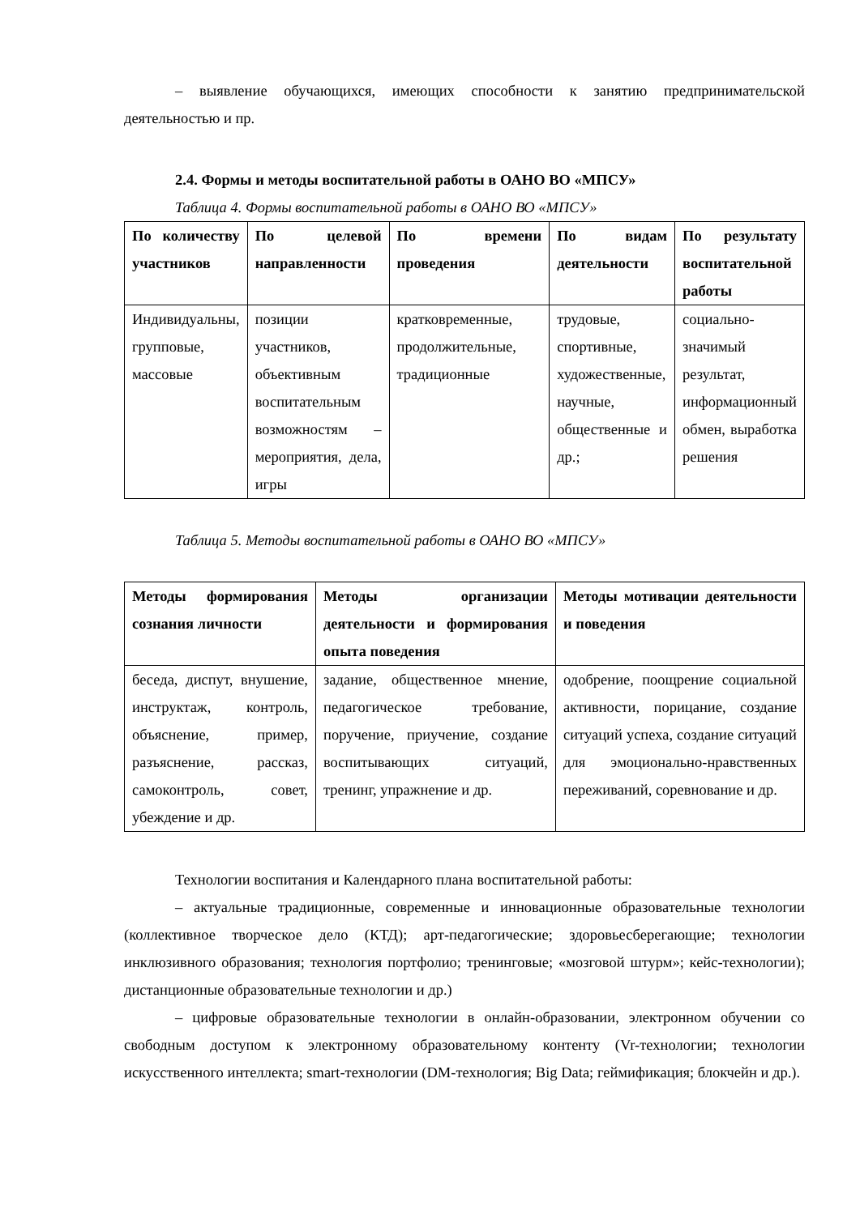– выявление обучающихся, имеющих способности к занятию предпринимательской деятельностью и пр.
2.4. Формы и методы воспитательной работы в ОАНО ВО «МПСУ»
Таблица 4. Формы воспитательной работы в ОАНО ВО «МПСУ»
| По количеству участников | По целевой направленности | По времени проведения | По видам деятельности | По результату воспитательной работы |
| --- | --- | --- | --- | --- |
| Индивидуальны, групповые, массовые | позиции участников, объективным воспитательным возможностям – мероприятия, дела, игры | кратковременные, продолжительные, традиционные | трудовые, спортивные, художественные, научные, общественные и др.; | социально-значимый результат, информационный обмен, выработка решения |
Таблица 5. Методы воспитательной работы в ОАНО ВО «МПСУ»
| Методы формирования сознания личности | Методы организации деятельности и формирования опыта поведения | Методы мотивации деятельности и поведения |
| --- | --- | --- |
| беседа, диспут, внушение, инструктаж, контроль, объяснение, пример, разъяснение, рассказ, самоконтроль, совет, убеждение и др. | задание, общественное мнение, педагогическое требование, поручение, приучение, создание воспитывающих ситуаций, тренинг, упражнение и др. | одобрение, поощрение социальной активности, порицание, создание ситуаций успеха, создание ситуаций для эмоционально-нравственных переживаний, соревнование и др. |
Технологии воспитания и Календарного плана воспитательной работы:
– актуальные традиционные, современные и инновационные образовательные технологии (коллективное творческое дело (КТД); арт-педагогические; здоровьесберегающие; технологии инклюзивного образования; технология портфолио; тренинговые; «мозговой штурм»; кейс-технологии); дистанционные образовательные технологии и др.)
– цифровые образовательные технологии в онлайн-образовании, электронном обучении со свободным доступом к электронному образовательному контенту (Vr-технологии; технологии искусственного интеллекта; smart-технологии (DM-технология; Big Data; геймификация; блокчейн и др.).